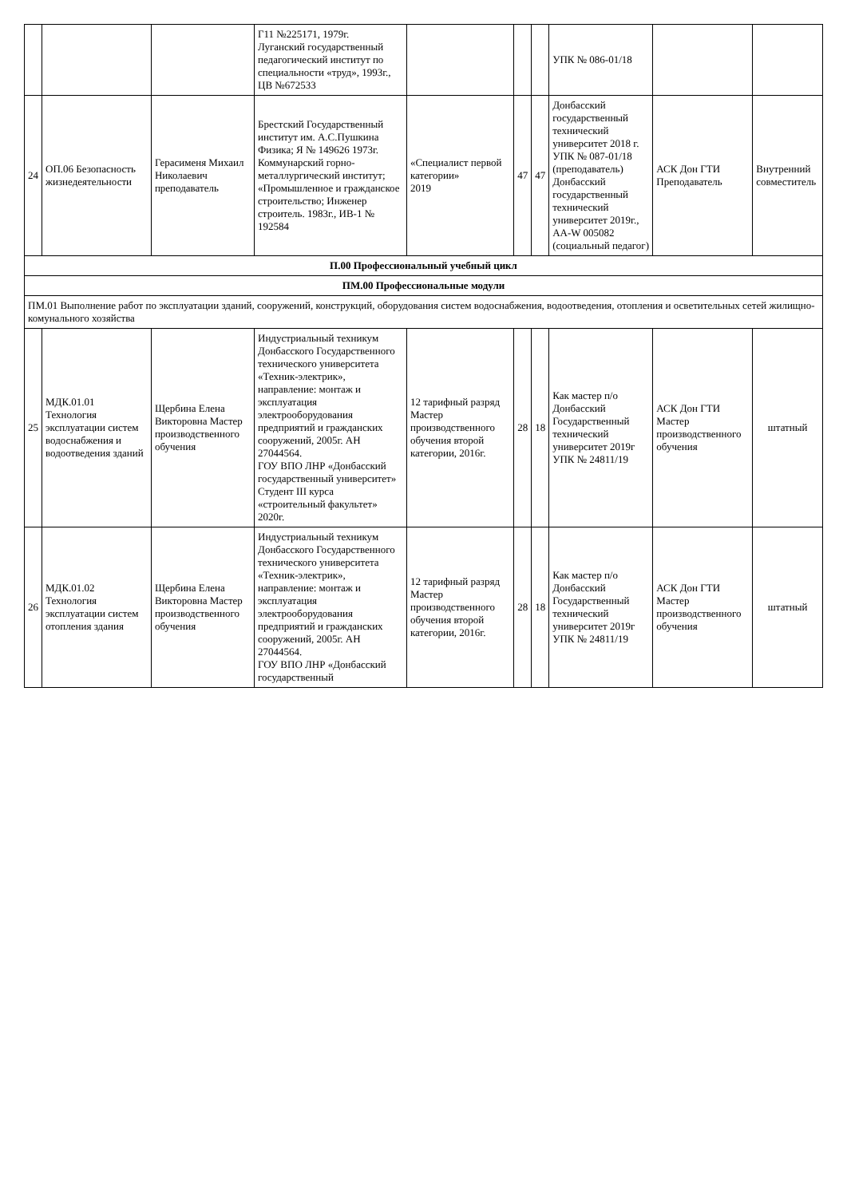| | | | Г11 №225171, 1979г. Луганский государственный педагогический институт по специальности «труд», 1993г., ЦВ №672533 | | | | УПК № 086-01/18 | | |
| 24 | ОП.06 Безопасность жизнедеятельности | Герасименя Михаил Николаевич преподаватель | Брестский Государственный институт им. А.С.Пушкина Физика; Я № 149626 1973г. Коммунарский горно-металлургический институт; «Промышленное и гражданское строительство; Инженер строитель. 1983г., ИВ-1 № 192584 | «Специалист первой категории» 2019 | 47 | 47 | Донбасский государственный технический университет 2018 г. УПК № 087-01/18 (преподаватель) Донбасский государственный технический университет 2019г., АА-W 005082 (социальный педагог) | АСК Дон ГТИ Преподаватель | Внутренний совместитель |
| П.00 Профессиональный учебный цикл | | | | | | | | | |
| ПМ.00 Профессиональные модули | | | | | | | | | |
| ПМ.01 Выполнение работ по эксплуатации зданий, сооружений, конструкций, оборудования систем водоснабжения, водоотведения, отопления и осветительных сетей жилищно-комунального хозяйства | | | | | | | | | |
| 25 | МДК.01.01 Технология эксплуатации систем водоснабжения и водоотведения зданий | Щербина Елена Викторовна Мастер производственного обучения | Индустриальный техникум Донбасского Государственного технического университета «Техник-электрик», направление: монтаж и эксплуатация электрооборудования предприятий и гражданских сооружений, 2005г. АН 27044564. ГОУ ВПО ЛНР «Донбасский государственный университет» Студент III курса «строительный факультет» 2020г. | 12 тарифный разряд Мастер производственного обучения второй категории, 2016г. | 28 | 18 | Как мастер п/о Донбасский Государственный технический университет 2019г УПК № 24811/19 | АСК Дон ГТИ Мастер производственного обучения | штатный |
| 26 | МДК.01.02 Технология эксплуатации систем отопления здания | Щербина Елена Викторовна Мастер производственного обучения | Индустриальный техникум Донбасского Государственного технического университета «Техник-электрик», направление: монтаж и эксплуатация электрооборудования предприятий и гражданских сооружений, 2005г. АН 27044564. ГОУ ВПО ЛНР «Донбасский государственный | 12 тарифный разряд Мастер производственного обучения второй категории, 2016г. | 28 | 18 | Как мастер п/о Донбасский Государственный технический университет 2019г УПК № 24811/19 | АСК Дон ГТИ Мастер производственного обучения | штатный |